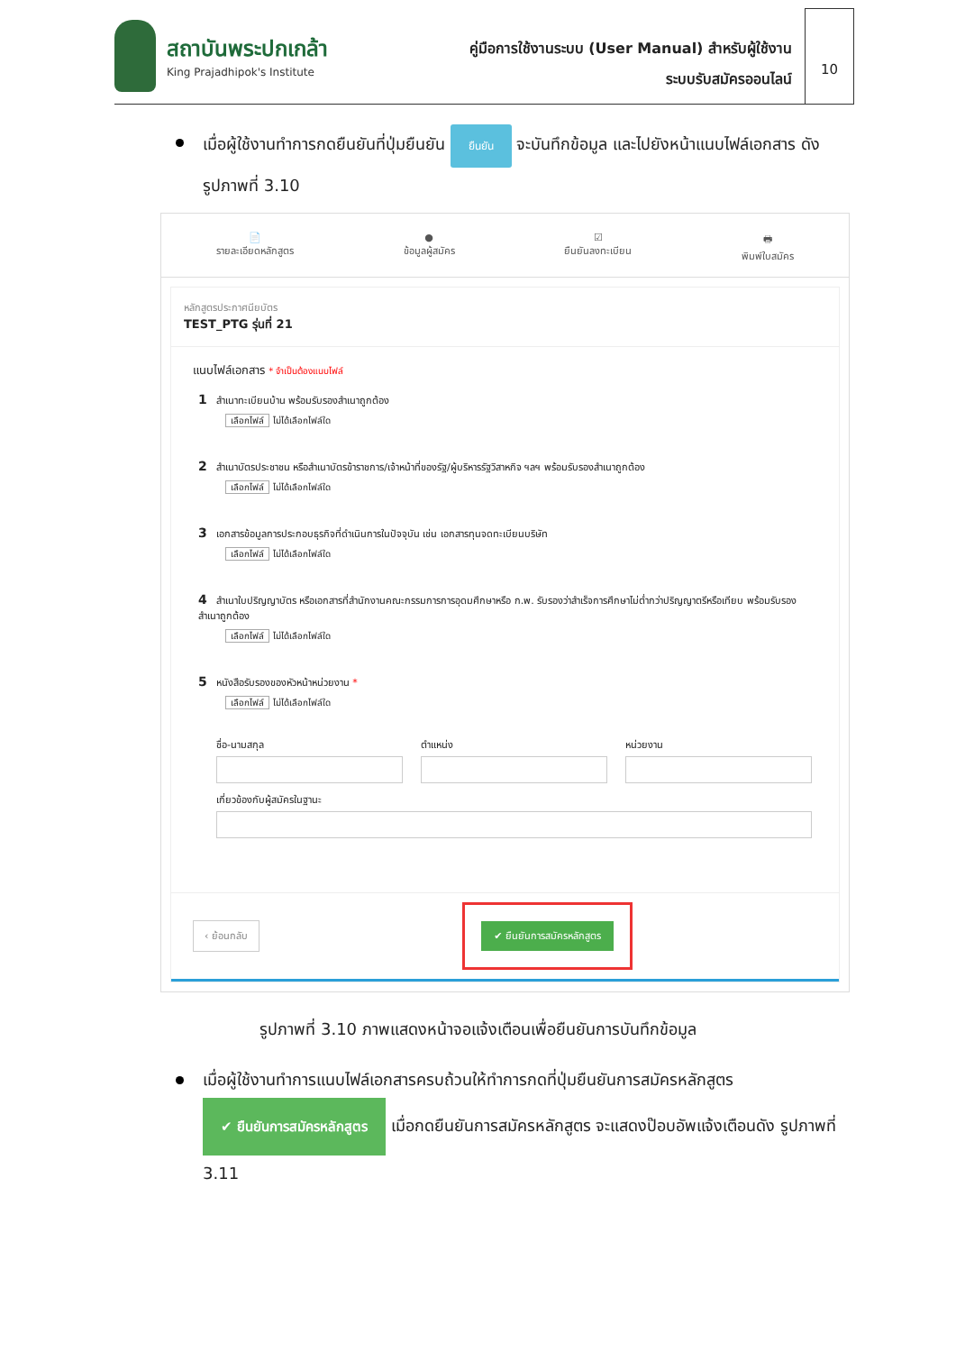สถาบันพระปกเกล้า
King Prajadhipok's Institute
คู่มือการใช้งานระบบ (User Manual) สำหรับผู้ใช้งาน
ระบบรับสมัครออนไลน์
10
เมื่อผู้ใช้งานทำการกดยืนยันที่ปุ่มยืนยัน ยืนยัน จะบันทึกข้อมูล และไปยังหน้าแนบไฟล์เอกสาร ดังรูปภาพที่ 3.10
📄
รายละเอียดหลักสูตร
●
ข้อมูลผู้สมัคร
☑
ยืนยันลงทะเบียน
🖶
พิมพ์ใบสมัคร
หลักสูตรประกาศนียบัตร
TEST_PTG รุ่นที่ 21
แนบไฟล์เอกสาร * จำเป็นต้องแนบไฟล์
1 สำเนาทะเบียนบ้าน พร้อมรับรองสำเนาถูกต้อง
เลือกไฟล์ ไม่ได้เลือกไฟล์ใด
2 สำเนาบัตรประชาชน หรือสำเนาบัตรข้าราชการ/เจ้าหน้าที่ของรัฐ/ผู้บริหารรัฐวิสาหกิจ ฯลฯ พร้อมรับรองสำเนาถูกต้อง
เลือกไฟล์ ไม่ได้เลือกไฟล์ใด
3 เอกสารข้อมูลการประกอบธุรกิจที่ดำเนินการในปัจจุบัน เช่น เอกสารทุนจดทะเบียนบริษัท
เลือกไฟล์ ไม่ได้เลือกไฟล์ใด
4 สำเนาใบปริญญาบัตร หรือเอกสารที่สำนักงานคณะกรรมการการอุดมศึกษาหรือ ก.พ. รับรองว่าสำเร็จการศึกษาไม่ต่ำกว่าปริญญาตรีหรือเทียบ พร้อมรับรองสำเนาถูกต้อง
เลือกไฟล์ ไม่ได้เลือกไฟล์ใด
5 หนังสือรับรองของหัวหน้าหน่วยงาน *
เลือกไฟล์ ไม่ได้เลือกไฟล์ใด
ชื่อ-นามสกุล ตำแหน่ง หน่วยงาน
เกี่ยวข้องกับผู้สมัครในฐานะ
‹ ย้อนกลับ ✔ ยืนยันการสมัครหลักสูตร
รูปภาพที่ 3.10 ภาพแสดงหน้าจอแจ้งเตือนเพื่อยืนยันการบันทึกข้อมูล
เมื่อผู้ใช้งานทำการแนบไฟล์เอกสารครบถ้วนให้ทำการกดที่ปุ่มยืนยันการสมัครหลักสูตร ✔ ยืนยันการสมัครหลักสูตร เมื่อกดยืนยันการสมัครหลักสูตร จะแสดงป๊อบอัพแจ้งเตือนดัง รูปภาพที่ 3.11